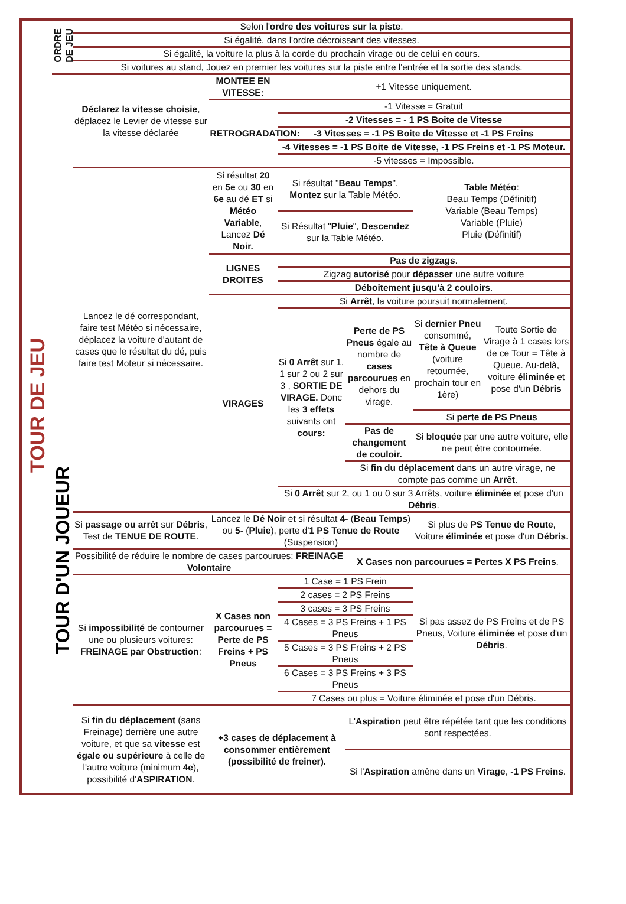| TOUR DE JEU | ORDRE DE JEU | Selon l' ordre des voitures sur la piste . | | | | | |
| | | Si égalité, dans l'ordre décroissant des vitesses. | | | | | |
| | | Si égalité, la voiture la plus à la corde du prochain virage ou de celui en cours. | | | | | |
| | | Si voitures au stand, Jouez en premier les voitures sur la piste entre l'entrée et la sortie des stands. | | | | | |
| | TOUR D'UN JOUEUR | Déclarez la vitesse choisie , déplacez le Levier de vitesse sur la vitesse déclarée | MONTEE EN VITESSE: | +1 Vitesse uniquement. | | | |
| | | | RETROGRADATION: | -1 Vitesse = Gratuit | | | |
| | | | | -2 Vitesses = - 1 PS Boite de Vitesse | | | |
| | | | | -3 Vitesses = -1 PS Boite de Vitesse et -1 PS Freins | | | |
| | | | | -4 Vitesses = -1 PS Boite de Vitesse, -1 PS Freins et -1 PS Moteur. | | | |
| | | | | -5 vitesses = Impossible. | | | |
| | | Lancez le dé correspondant, faire test Météo si nécessaire, déplacez la voiture d'autant de cases que le résultat du dé, puis faire test Moteur si nécessaire. | Si résultat 20 en 5e ou 30 en 6e au dé ET si Météo Variable , Lancez Dé Noir. | Si résultat " Beau Temps ", Montez sur la Table Météo. | | Table Météo : Beau Temps (Définitif) Variable (Beau Temps) Variable (Pluie) Pluie (Définitif) | |
| | | | | Si Résultat " Pluie ", Descendez sur la Table Météo. | | | |
| | | | LIGNES DROITES | Pas de zigzags . | | | |
| | | | | Zigzag autorisé pour dépasser une autre voiture | | | |
| | | | | Déboitement jusqu'à 2 couloirs . | | | |
| | | | VIRAGES | Si Arrêt , la voiture poursuit normalement. | | | |
| | | | | Si 0 Arrêt sur 1, 1 sur 2 ou 2 sur 3 , SORTIE DE VIRAGE. Donc les 3 effets suivants ont cours: | Perte de PS Pneus égale au nombre de cases parcourues en dehors du virage. | Si dernier Pneu consommé, Tête à Queue (voiture retournée, prochain tour en 1ère) | Toute Sortie de Virage à 1 cases lors de ce Tour = Tête à Queue. Au-delà, voiture éliminée et pose d'un Débris |
| | | | | | | Si perte de PS Pneus | |
| | | | | | Pas de changement de couloir. | Si bloquée par une autre voiture, elle ne peut être contournée. | |
| | | | | | Si fin du déplacement dans un autre virage, ne compte pas comme un Arrêt . | | |
| | | | | Si 0 Arrêt sur 2, ou 1 ou 0 sur 3 Arrêts, voiture éliminée et pose d'un Débris . | | | |
| | | Si passage ou arrêt sur Débris , Test de TENUE DE ROUTE . | Lancez le Dé Noir et si résultat 4- ( Beau Temps ) ou 5- ( Pluie ), perte d' 1 PS Tenue de Route (Suspension) | | | Si plus de PS Tenue de Route , Voiture éliminée et pose d'un Débris . | |
| | | Possibilité de réduire le nombre de cases parcourues: FREINAGE Volontaire | | | X Cases non parcourues = Pertes X PS Freins . | | |
| | | Si impossibilité de contourner une ou plusieurs voitures: FREINAGE par Obstruction : | X Cases non parcourues = Perte de PS Freins + PS Pneus | 1 Case = 1 PS Frein | | Si pas assez de PS Freins et de PS Pneus, Voiture éliminée et pose d'un Débris . | |
| | | | | 2 cases = 2 PS Freins | | | |
| | | | | 3 cases = 3 PS Freins | | | |
| | | | | 4 Cases = 3 PS Freins + 1 PS Pneus | | | |
| | | | | 5 Cases = 3 PS Freins + 2 PS Pneus | | | |
| | | | | 6 Cases = 3 PS Freins + 3 PS Pneus | | | |
| | | | | 7 Cases ou plus = Voiture éliminée et pose d'un Débris. | | | |
| | | Si fin du déplacement (sans Freinage) derrière une autre voiture, et que sa vitesse est égale ou supérieure à celle de l'autre voiture (minimum 4e ), possibilité d' ASPIRATION . | +3 cases de déplacement à consommer entièrement (possibilité de freiner). | | L' Aspiration peut être répétée tant que les conditions sont respectées. | | |
| | | | | | Si l' Aspiration amène dans un Virage , -1 PS Freins . | | |